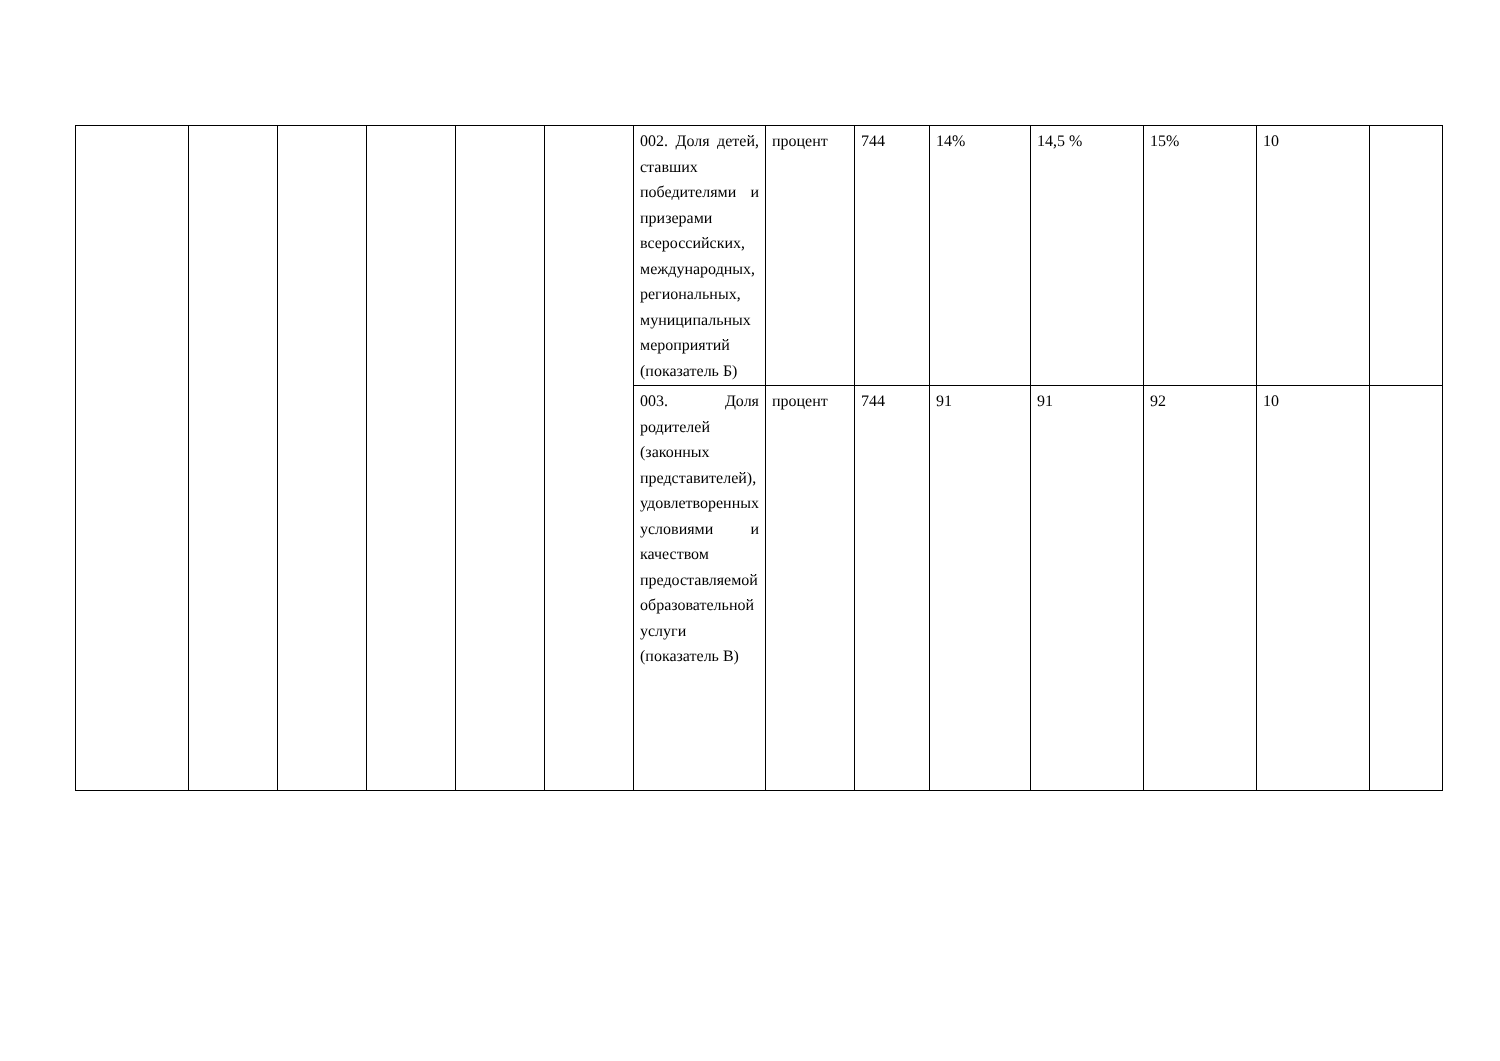| | | | | | | 002. Доля детей, ставших победителями и призерами всероссийских, международных, региональных, муниципальных мероприятий (показатель Б) | процент | 744 | 14% | 14,5 % | 15% | 10 | |
| | | | | | | 003. Доля родителей (законных представителей), удовлетворенных условиями и качеством предоставляемой образовательной услуги (показатель В) | процент | 744 | 91 | 91 | 92 | 10 | |